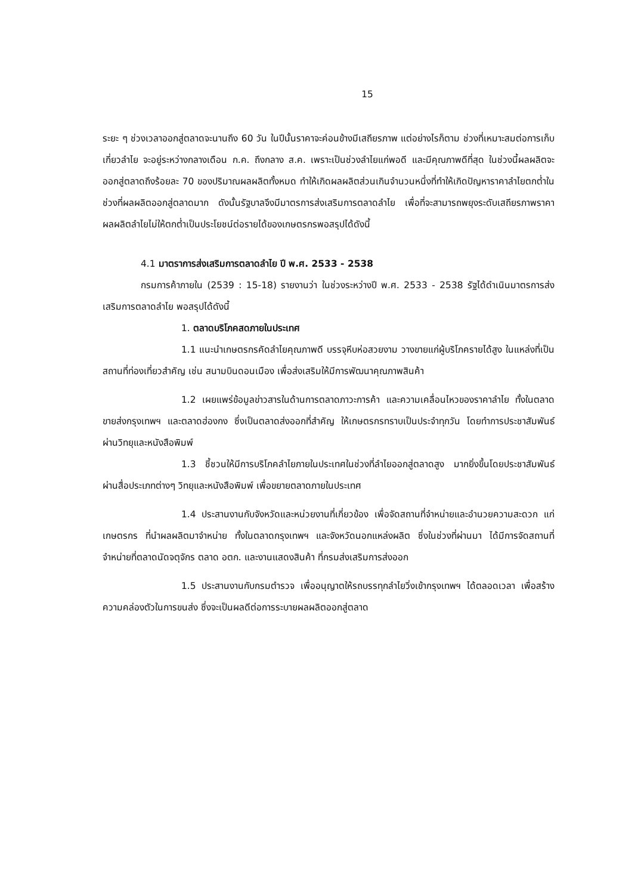15
ระยะ ๆ ช่วงเวลาออกสู่ตลาดจะนานถึง 60 วัน ในปีนั้นราคาจะค่อนข้างมีเสถียรภาพ แต่อย่างไรก็ตาม ช่วงที่เหมาะสมต่อการเก็บเกี่ยวลำไย จะอยู่ระหว่างกลางเดือน ก.ค. ถึงกลาง ส.ค. เพราะเป็นช่วงลำไยแก่พอดี และมีคุณภาพดีที่สุด ในช่วงนี้ผลผลิตจะออกสู่ตลาดถึงร้อยละ 70 ของปริมาณผลผลิตทั้งหมด ทำให้เกิดผลผลิตส่วนเกินจำนวนหนึ่งที่ทำให้เกิดปัญหาราคาลำไยตกต่ำในช่วงที่ผลผลิตออกสู่ตลาดมาก ดังนั้นรัฐบาลจึงมีมาตรการส่งเสริมการตลาดลำไย เพื่อที่จะสามารถพยุงระดับเสถียรภาพราคาผลผลิตลำไยไม่ให้ตกต่ำเป็นประโยชน์ต่อรายได้ของเกษตรกรพอสรุปได้ดังนี้
4.1 มาตราการส่งเสริมการตลาดลำไย ปี พ.ศ. 2533 - 2538
กรมการค้าภายใน (2539 : 15-18) รายงานว่า ในช่วงระหว่างปี พ.ศ. 2533 - 2538 รัฐได้ดำเนินมาตรการส่งเสริมการตลาดลำไย พอสรุปได้ดังนี้
1. ตลาดบริโภคสดภายในประเทศ
1.1 แนะนำเกษตรกรคัดลำไยคุณภาพดี บรรจุหีบห่อสวยงาม วางขายแก่ผู้บริโภครายได้สูง ในแหล่งที่เป็นสถานที่ท่องเที่ยวสำคัญ เช่น สนามบินดอนเมือง เพื่อส่งเสริมให้มีการพัฒนาคุณภาพสินค้า
1.2 เผยแพร่ข้อมูลข่าวสารในด้านการตลาดภาวะการค้า และความเคลื่อนไหวของราคาลำไย ทั้งในตลาดขายส่งกรุงเทพฯ และตลาดฮ่องกง ซึ่งเป็นตลาดส่งออกที่สำคัญ ให้เกษตรกรทราบเป็นประจำทุกวัน โดยทำการประชาสัมพันธ์ผ่านวิทยุและหนังสือพิมพ์
1.3 ชี้ชวนให้มีการบริโภคลำไยภายในประเทศในช่วงที่ลำไยออกสู่ตลาดสูง มากยิ่งขึ้นโดยประชาสัมพันธ์ผ่านสื่อประเภทต่างๆ วิทยุและหนังสือพิมพ์ เพื่อขยายตลาดภายในประเทศ
1.4 ประสานงานกับจังหวัดและหน่วยงานที่เกี่ยวข้อง เพื่อจัดสถานที่จำหน่ายและอำนวยความสะดวก แก่เกษตรกร ที่นำผลผลิตมาจำหน่าย ทั้งในตลาดกรุงเทพฯ และจังหวัดนอกแหล่งผลิต ซึ่งในช่วงที่ผ่านมา ได้มีการจัดสถานที่จำหน่ายที่ตลาดนัดจตุจักร ตลาด อตก. และงานแสดงสินค้า ที่กรมส่งเสริมการส่งออก
1.5 ประสานงานกับกรมตำรวจ เพื่ออนุญาตให้รถบรรทุกลำไยวิ่งเข้ากรุงเทพฯ ได้ตลอดเวลา เพื่อสร้างความคล่องตัวในการขนส่ง ซึ่งจะเป็นผลดีต่อการระบายผลผลิตออกสู่ตลาด